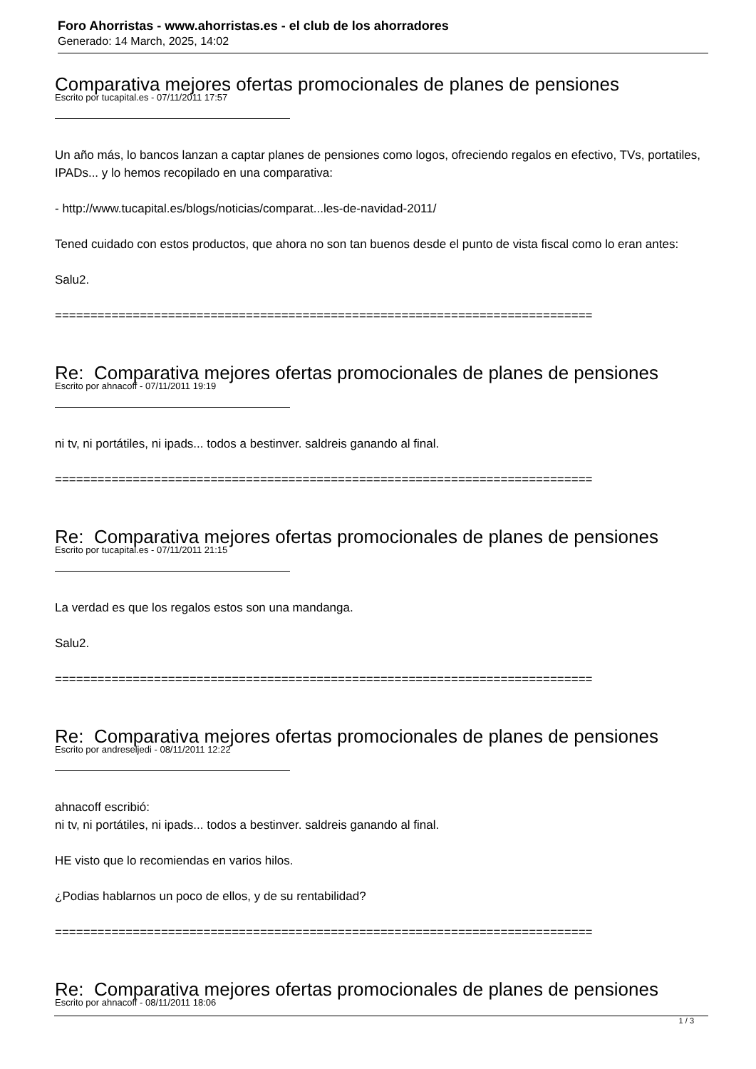Foro Ahorristas - www.ahorristas.es - el club de los ahorradores
Generado: 14 March, 2025, 14:02
Comparativa mejores ofertas promocionales de planes de pensiones
Escrito por tucapital.es - 07/11/2011 17:57
Un año más, lo bancos lanzan a captar planes de pensiones como logos, ofreciendo regalos en efectivo, TVs, portatiles, IPADs... y lo hemos recopilado en una comparativa:
- http://www.tucapital.es/blogs/noticias/comparat...les-de-navidad-2011/
Tened cuidado con estos productos, que ahora no son tan buenos desde el punto de vista fiscal como lo eran antes:
Salu2.
============================================================================
Re: Comparativa mejores ofertas promocionales de planes de pensiones
Escrito por ahnacoff - 07/11/2011 19:19
ni tv, ni portátiles, ni ipads... todos a bestinver. saldreis ganando al final.
============================================================================
Re: Comparativa mejores ofertas promocionales de planes de pensiones
Escrito por tucapital.es - 07/11/2011 21:15
La verdad es que los regalos estos son una mandanga.
Salu2.
============================================================================
Re: Comparativa mejores ofertas promocionales de planes de pensiones
Escrito por andreseljedi - 08/11/2011 12:22
ahnacoff escribió:
ni tv, ni portátiles, ni ipads... todos a bestinver. saldreis ganando al final.
HE visto que lo recomiendas en varios hilos.
¿Podias hablarnos un poco de ellos, y de su rentabilidad?
============================================================================
Re: Comparativa mejores ofertas promocionales de planes de pensiones
Escrito por ahnacoff - 08/11/2011 18:06
1 / 3